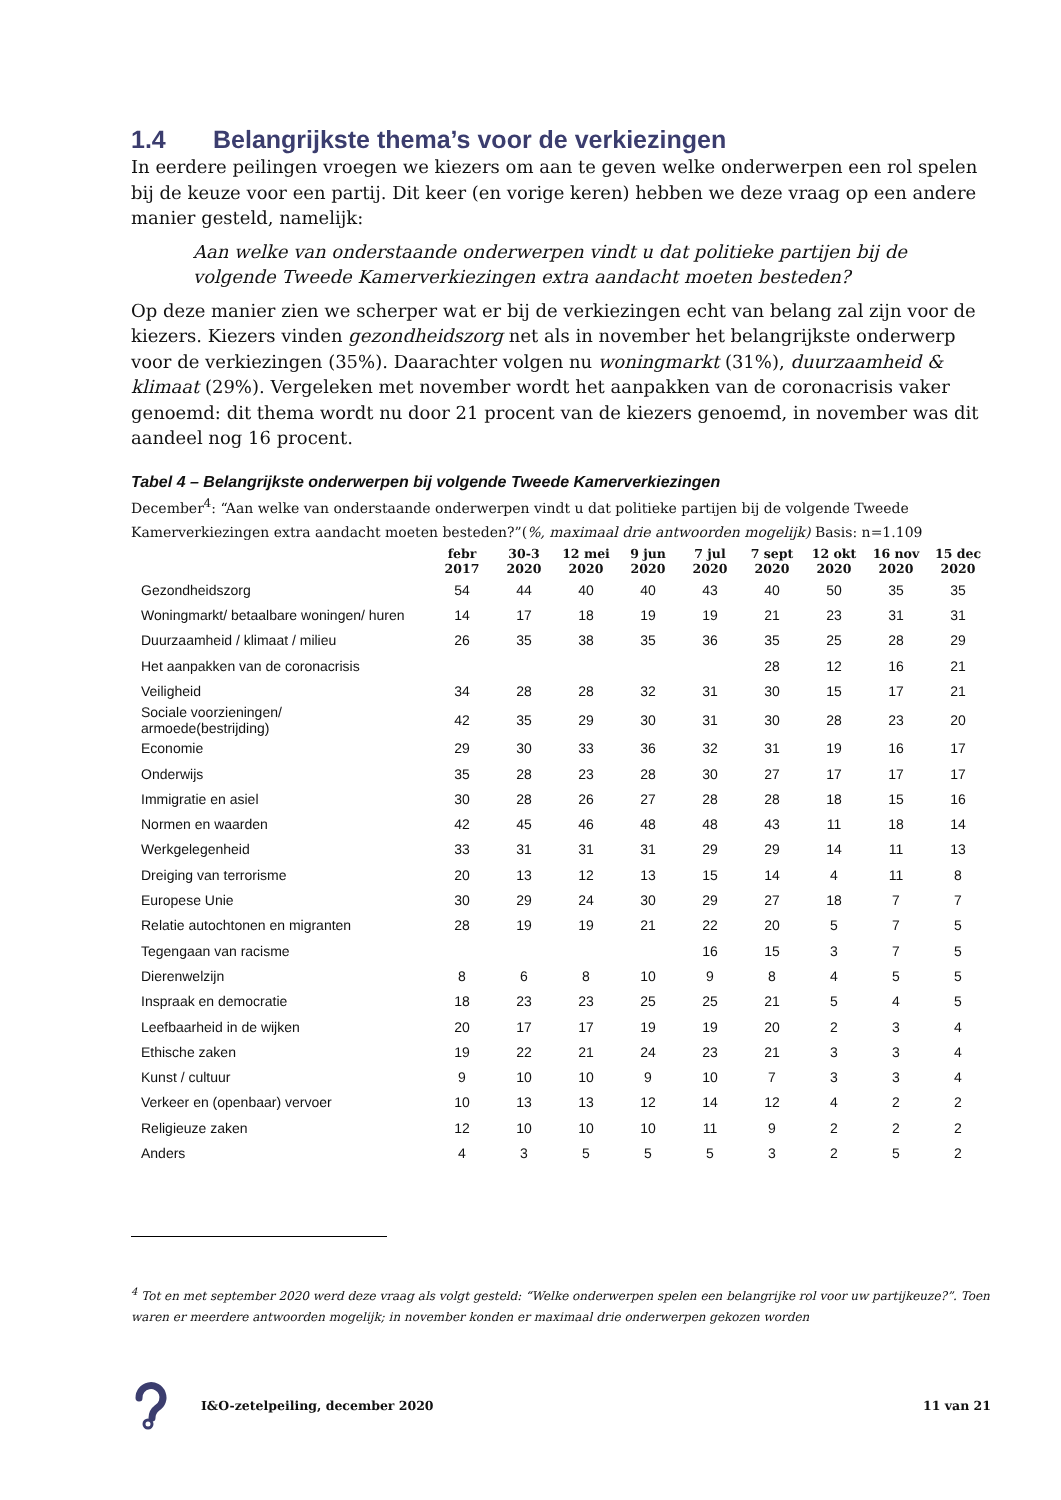1.4 Belangrijkste thema’s voor de verkiezingen
In eerdere peilingen vroegen we kiezers om aan te geven welke onderwerpen een rol spelen bij de keuze voor een partij. Dit keer (en vorige keren) hebben we deze vraag op een andere manier gesteld, namelijk:
Aan welke van onderstaande onderwerpen vindt u dat politieke partijen bij de volgende Tweede Kamerverkiezingen extra aandacht moeten besteden?
Op deze manier zien we scherper wat er bij de verkiezingen echt van belang zal zijn voor de kiezers. Kiezers vinden gezondheidszorg net als in november het belangrijkste onderwerp voor de verkiezingen (35%). Daarachter volgen nu woningmarkt (31%), duurzaamheid & klimaat (29%). Vergeleken met november wordt het aanpakken van de coronacrisis vaker genoemd: dit thema wordt nu door 21 procent van de kiezers genoemd, in november was dit aandeel nog 16 procent.
Tabel 4 – Belangrijkste onderwerpen bij volgende Tweede Kamerverkiezingen
December<sup>4</sup>: “Aan welke van onderstaande onderwerpen vindt u dat politieke partijen bij de volgende Tweede Kamerverkiezingen extra aandacht moeten besteden?”(%, maximaal drie antwoorden mogelijk) Basis: n=1.109
| | febr 2017 | 30-3 2020 | 12 mei 2020 | 9 jun 2020 | 7 jul 2020 | 7 sept 2020 | 12 okt 2020 | 16 nov 2020 | 15 dec 2020 |
| --- | --- | --- | --- | --- | --- | --- | --- | --- | --- |
| Gezondheidszorg | 54 | 44 | 40 | 40 | 43 | 40 | 50 | 35 | 35 |
| Woningmarkt/ betaalbare woningen/ huren | 14 | 17 | 18 | 19 | 19 | 21 | 23 | 31 | 31 |
| Duurzaamheid / klimaat / milieu | 26 | 35 | 38 | 35 | 36 | 35 | 25 | 28 | 29 |
| Het aanpakken van de coronacrisis | | | | | | 28 | 12 | 16 | 21 |
| Veiligheid | 34 | 28 | 28 | 32 | 31 | 30 | 15 | 17 | 21 |
| Sociale voorzieningen/ armoede(bestrijding) | 42 | 35 | 29 | 30 | 31 | 30 | 28 | 23 | 20 |
| Economie | 29 | 30 | 33 | 36 | 32 | 31 | 19 | 16 | 17 |
| Onderwijs | 35 | 28 | 23 | 28 | 30 | 27 | 17 | 17 | 17 |
| Immigratie en asiel | 30 | 28 | 26 | 27 | 28 | 28 | 18 | 15 | 16 |
| Normen en waarden | 42 | 45 | 46 | 48 | 48 | 43 | 11 | 18 | 14 |
| Werkgelegenheid | 33 | 31 | 31 | 31 | 29 | 29 | 14 | 11 | 13 |
| Dreiging van terrorisme | 20 | 13 | 12 | 13 | 15 | 14 | 4 | 11 | 8 |
| Europese Unie | 30 | 29 | 24 | 30 | 29 | 27 | 18 | 7 | 7 |
| Relatie autochtonen en migranten | 28 | 19 | 19 | 21 | 22 | 20 | 5 | 7 | 5 |
| Tegengaan van racisme | | | | | 16 | 15 | 3 | 7 | 5 |
| Dierenwelzijn | 8 | 6 | 8 | 10 | 9 | 8 | 4 | 5 | 5 |
| Inspraak en democratie | 18 | 23 | 23 | 25 | 25 | 21 | 5 | 4 | 5 |
| Leefbaarheid in de wijken | 20 | 17 | 17 | 19 | 19 | 20 | 2 | 3 | 4 |
| Ethische zaken | 19 | 22 | 21 | 24 | 23 | 21 | 3 | 3 | 4 |
| Kunst / cultuur | 9 | 10 | 10 | 9 | 10 | 7 | 3 | 3 | 4 |
| Verkeer en (openbaar) vervoer | 10 | 13 | 13 | 12 | 14 | 12 | 4 | 2 | 2 |
| Religieuze zaken | 12 | 10 | 10 | 10 | 11 | 9 | 2 | 2 | 2 |
| Anders | 4 | 3 | 5 | 5 | 5 | 3 | 2 | 5 | 2 |
<sup>4</sup> Tot en met september 2020 werd deze vraag als volgt gesteld: “Welke onderwerpen spelen een belangrijke rol voor uw partijkeuze?”. Toen waren er meerdere antwoorden mogelijk; in november konden er maximaal drie onderwerpen gekozen worden
I&O-zetelpeiling, december 2020 11 van 21